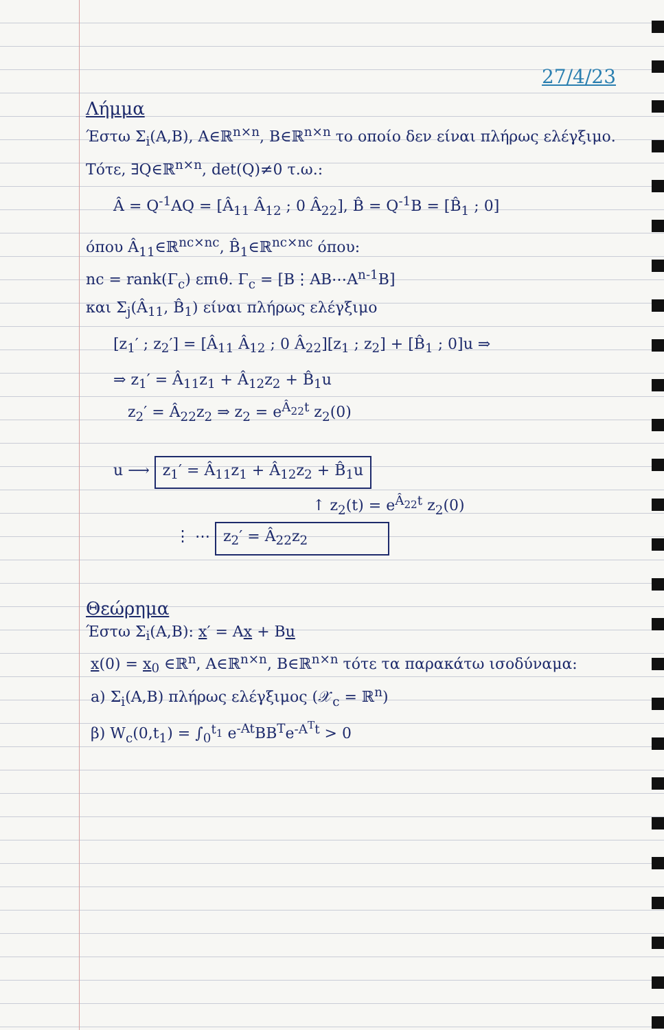27/4/23
Λήμμα
Έστω Σ<sub>i</sub>(A,B), A∈ℝ<sup>n×n</sup>, B∈ℝ<sup>n×n</sup> το οποίο δεν είναι πλήρως ελέγξιμο. Τότε, ∃Q∈ℝ<sup>n×n</sup>, det(Q)≠0 τ.ω.:
Â = Q<sup>-1</sup>AQ = [Â<sub>11</sub> Â<sub>12</sub> ; 0 Â<sub>22</sub>], B̂ = Q<sup>-1</sup>B = [B̂<sub>1</sub> ; 0]
όπου Â<sub>11</sub>∈ℝ<sup>nc×nc</sup>, B̂<sub>1</sub>∈ℝ<sup>nc×nc</sup> όπου:
nc = rank(Γ<sub>c</sub>) επιθ. Γ<sub>c</sub> = [B⋮AB⋯A<sup>n-1</sup>B]
και Σ<sub>j</sub>(Â<sub>11</sub>, B̂<sub>1</sub>) είναι πλήρως ελέγξιμο
[z<sub>1</sub>′ ; z<sub>2</sub>′] = [Â<sub>11</sub> Â<sub>12</sub> ; 0 Â<sub>22</sub>][z<sub>1</sub> ; z<sub>2</sub>] + [B̂<sub>1</sub> ; 0]u ⇒
⇒ z<sub>1</sub>′ = Â<sub>11</sub>z<sub>1</sub> + Â<sub>12</sub>z<sub>2</sub> + B̂<sub>1</sub>u
z<sub>2</sub>′ = Â<sub>22</sub>z<sub>2</sub> ⇒ z<sub>2</sub> = e<sup>Â<sub>22</sub>t</sup> z<sub>2</sub>(0)
u ⟶ z<sub>1</sub>′ = Â<sub>11</sub>z<sub>1</sub> + Â<sub>12</sub>z<sub>2</sub> + B̂<sub>1</sub>u
↑ z<sub>2</sub>(t) = e<sup>Â<sub>22</sub>t</sup> z<sub>2</sub>(0)
⋮ ⋯ z<sub>2</sub>′ = Â<sub>22</sub>z<sub>2</sub>
Θεώρημα
Έστω Σ<sub>i</sub>(A,B): x′ = Ax + Bu
x(0) = x<sub>0</sub> ∈ℝ<sup>n</sup>, A∈ℝ<sup>n×n</sup>, B∈ℝ<sup>n×n</sup> τότε τα παρακάτω ισοδύναμα:
a) Σ<sub>i</sub>(A,B) πλήρως ελέγξιμος (𝒳<sub>c</sub> = ℝ<sup>n</sup>)
β) W<sub>c</sub>(0,t<sub>1</sub>) = ∫<sub>0</sub><sup>t<sub>1</sub></sup> e<sup>-At</sup>BB<sup>T</sup>e<sup>-A<sup>T</sup>t</sup> > 0